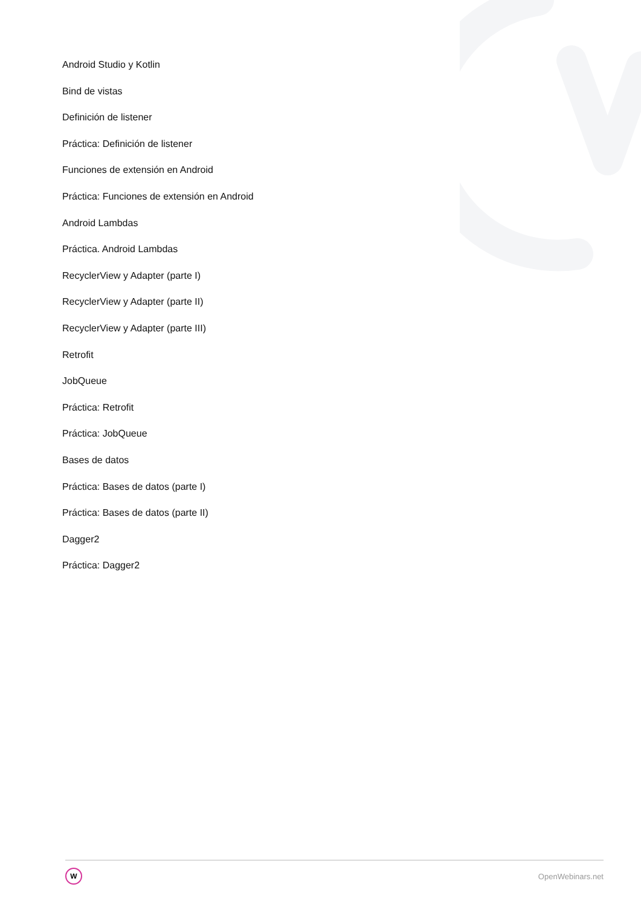Android Studio y Kotlin
Bind de vistas
Definición de listener
Práctica: Definición de listener
Funciones de extensión en Android
Práctica: Funciones de extensión en Android
Android Lambdas
Práctica. Android Lambdas
RecyclerView y Adapter (parte I)
RecyclerView y Adapter (parte II)
RecyclerView y Adapter (parte III)
Retrofit
JobQueue
Práctica: Retrofit
Práctica: JobQueue
Bases de datos
Práctica: Bases de datos (parte I)
Práctica: Bases de datos (parte II)
Dagger2
Práctica: Dagger2
W
OpenWebinars.net